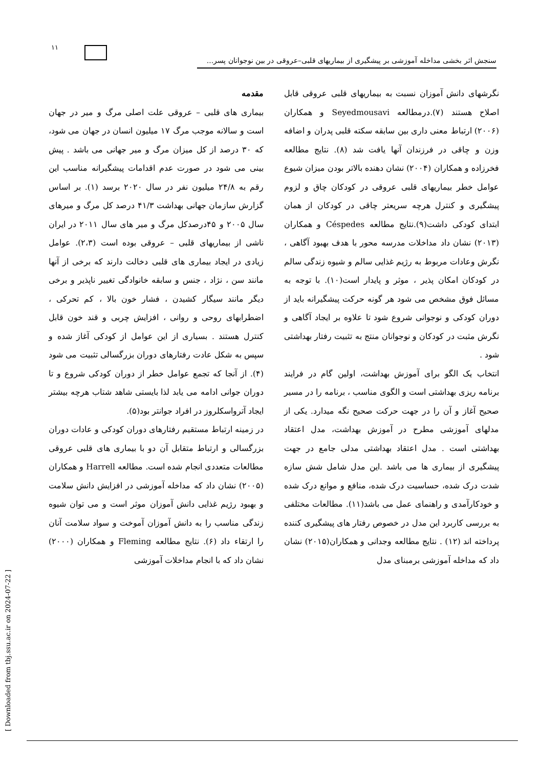١١
سنجش اثر بخشی مداخله آموزشی بر پیشگیری از بیماریهای قلبی–عروقی در بین نوجوانان پسر...
مقدمه
بیماری های قلبی – عروقی علت اصلی مرگ و میر در جهان است و سالانه موجب مرگ ۱۷ میلیون انسان در جهان می شود، که ۳۰ درصد از کل میزان مرگ و میر جهانی می باشد . پیش بینی می شود در صورت عدم اقدامات پیشگیرانه مناسب این رقم به ۲۴/۸ میلیون نفر در سال ۲۰۲۰ برسد (۱). بر اساس گزارش سازمان جهانی بهداشت ۴۱/۳ درصد کل مرگ و میرهای سال ۲۰۰۵ و ۴۵درصدکل مرگ و میر های سال ۲۰۱۱ در ایران ناشی از بیماریهای قلبی – عروقی بوده است (۲،۳). عوامل زیادی در ایجاد بیماری های قلبی دخالت دارند که برخی از آنها مانند سن ، نژاد ، جنس و سابقه خانوادگی تغییر ناپذیر و برخی دیگر مانند سیگار کشیدن ، فشار خون بالا ، کم تحرکی ، اضطرابهای روحی و روانی ، افزایش چربی و قند خون قابل کنترل هستند . بسیاری از این عوامل از کودکی آغاز شده و سپس به شکل عادت رفتارهای دوران بزرگسالی تثبیت می شود (۴). از آنجا که تجمع عوامل خطر از دوران کودکی شروع و تا دوران جوانی ادامه می یابد لذا بایستی شاهد شتاب هرچه بیشتر ایجاد آترواسکلروز در افراد جوانتر بود(۵).
در زمینه ارتباط مستقیم رفتارهای دوران کودکی و عادات دوران بزرگسالی و ارتباط متقابل آن دو با بیماری های قلبی عروقی مطالعات متعددی انجام شده است. مطالعه Harrell و همکاران (۲۰۰۵) نشان داد که مداخله آموزشی در افزایش دانش سلامت و بهبود رژیم غذایی دانش آموزان موثر است و می توان شیوه زندگی مناسب را به دانش آموزان آموخت و سواد سلامت آنان را ارتقاء داد (۶). نتایج مطالعه Fleming و همکاران (۲۰۰۰) نشان داد که با انجام مداخلات آموزشی
نگرشهای دانش آموزان نسبت به بیماریهای قلبی عروقی قابل اصلاح هستند (۷).درمطالعه Seyedmousavi و همکاران (۲۰۰۶) ارتباط معنی داری بین سابقه سکته قلبی پدران و اضافه وزن و چاقی در فرزندان آنها یافت شد (۸). نتایج مطالعه فخرزاده و همکاران (۲۰۰۴) نشان دهنده بالاتر بودن میزان شیوع عوامل خطر بیماریهای قلبی عروقی در کودکان چاق و لزوم پیشگیری و کنترل هرچه سریعتر چاقی در کودکان از همان ابتدای کودکی داشت(۹).نتایج مطالعه Céspedes و همکاران (۲۰۱۳) نشان داد مداخلات مدرسه محور با هدف بهبود آگاهی ، نگرش وعادات مربوط به رژیم غذایی سالم و شیوه زندگی سالم در کودکان امکان پذیر ، موثر و پایدار است(۱۰). با توجه به مسائل فوق مشخص می شود هر گونه حرکت پیشگیرانه باید از دوران کودکی و نوجوانی شروع شود تا علاوه بر ایجاد آگاهی و نگرش مثبت در کودکان و نوجوانان منتج به تثبیت رفتار بهداشتی شود .
انتخاب یک الگو برای آموزش بهداشت، اولین گام در فرایند برنامه ریزی بهداشتی است و الگوی مناسب ، برنامه را در مسیر صحیح آغاز و آن را در جهت حرکت صحیح نگه میدارد. یکی از مدلهای آموزشی مطرح در آموزش بهداشت، مدل اعتقاد بهداشتی است . مدل اعتقاد بهداشتی مدلی جامع در جهت پیشگیری از بیماری ها می باشد .این مدل شامل شش سازه شدت درک شده، حساسیت درک شده، منافع و موانع درک شده و خودکارآمدی و راهنمای عمل می باشد(۱۱). مطالعات مختلفی به بررسی کاربرد این مدل در خصوص رفتار های پیشگیری کننده پرداخته اند (۱۲) . نتایج مطالعه وجدانی و همکاران(۲۰۱۵) نشان داد که مداخله آموزشی برمبنای مدل
[ Downloaded from tbj.ssu.ac.ir on 2024-07-22 ]